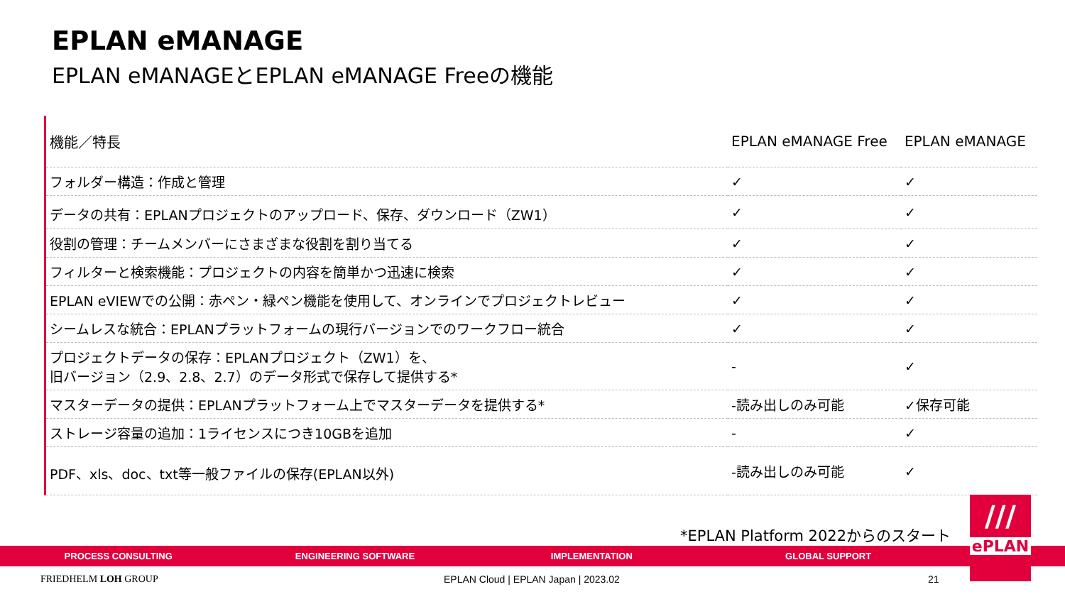EPLAN eMANAGE
EPLAN eMANAGEとEPLAN eMANAGE Freeの機能
| 機能／特長 | EPLAN eMANAGE Free | EPLAN eMANAGE |
| --- | --- | --- |
| フォルダー構造：作成と管理 | ✓ | ✓ |
| データの共有：EPLANプロジェクトのアップロード、保存、ダウンロード（ZW1） | ✓ | ✓ |
| 役割の管理：チームメンバーにさまざまな役割を割り当てる | ✓ | ✓ |
| フィルターと検索機能：プロジェクトの内容を簡単かつ迅速に検索 | ✓ | ✓ |
| EPLAN eVIEWでの公開：赤ペン・緑ペン機能を使用して、オンラインでプロジェクトレビュー | ✓ | ✓ |
| シームレスな統合：EPLANプラットフォームの現行バージョンでのワークフロー統合 | ✓ | ✓ |
| プロジェクトデータの保存：EPLANプロジェクト（ZW1）を、 旧バージョン（2.9、2.8、2.7）のデータ形式で保存して提供する* | - | ✓ |
| マスターデータの提供：EPLANプラットフォーム上でマスターデータを提供する* | -読み出しのみ可能 | ✓保存可能 |
| ストレージ容量の追加：1ライセンスにつき10GBを追加 | - | ✓ |
| PDF、xls、doc、txt等一般ファイルの保存(EPLAN以外) | -読み出しのみ可能 | ✓ |
*EPLAN Platform 2022からのスタート
PROCESS CONSULTING ENGINEERING SOFTWARE IMPLEMENTATION GLOBAL SUPPORT
///
ePLAN
FRIEDHELM LOH GROUP
EPLAN Cloud | EPLAN Japan | 2023.02
21